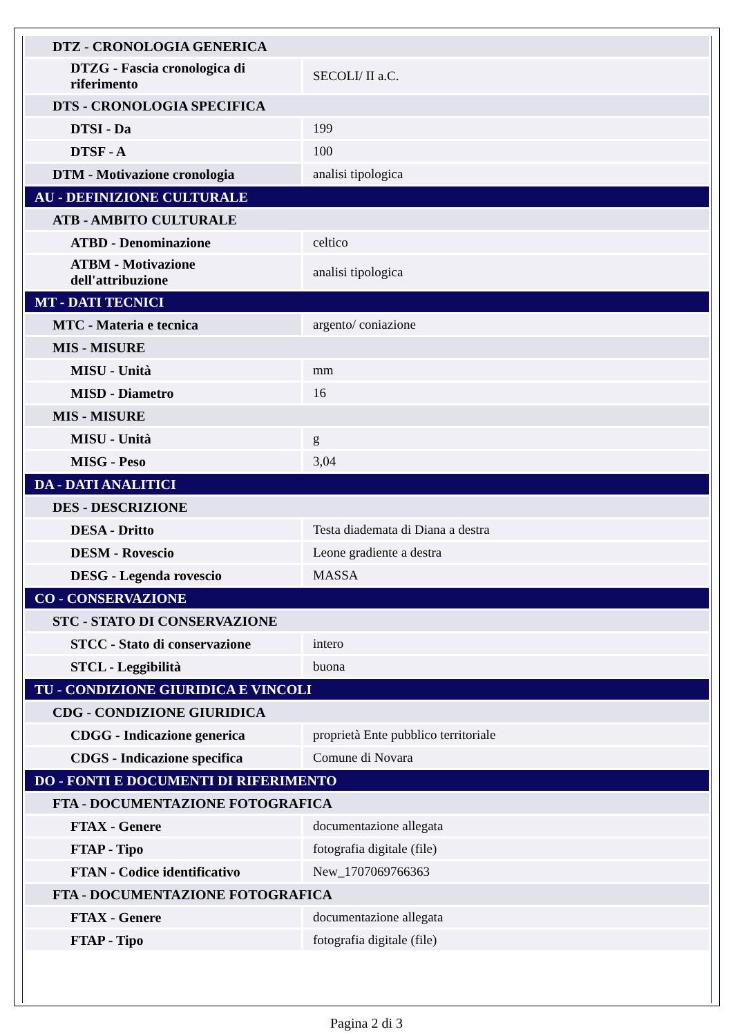| DTZ - CRONOLOGIA GENERICA | |
| DTZG - Fascia cronologica di riferimento | SECOLI/ II a.C. |
| DTS - CRONOLOGIA SPECIFICA | |
| DTSI - Da | 199 |
| DTSF - A | 100 |
| DTM - Motivazione cronologia | analisi tipologica |
| AU - DEFINIZIONE CULTURALE | |
| ATB - AMBITO CULTURALE | |
| ATBD - Denominazione | celtico |
| ATBM - Motivazione dell'attribuzione | analisi tipologica |
| MT - DATI TECNICI | |
| MTC - Materia e tecnica | argento/ coniazione |
| MIS - MISURE | |
| MISU - Unità | mm |
| MISD - Diametro | 16 |
| MIS - MISURE | |
| MISU - Unità | g |
| MISG - Peso | 3,04 |
| DA - DATI ANALITICI | |
| DES - DESCRIZIONE | |
| DESA - Dritto | Testa diademata di Diana a destra |
| DESM - Rovescio | Leone gradiente a destra |
| DESG - Legenda rovescio | MASSA |
| CO - CONSERVAZIONE | |
| STC - STATO DI CONSERVAZIONE | |
| STCC - Stato di conservazione | intero |
| STCL - Leggibilità | buona |
| TU - CONDIZIONE GIURIDICA E VINCOLI | |
| CDG - CONDIZIONE GIURIDICA | |
| CDGG - Indicazione generica | proprietà Ente pubblico territoriale |
| CDGS - Indicazione specifica | Comune di Novara |
| DO - FONTI E DOCUMENTI DI RIFERIMENTO | |
| FTA - DOCUMENTAZIONE FOTOGRAFICA | |
| FTAX - Genere | documentazione allegata |
| FTAP - Tipo | fotografia digitale (file) |
| FTAN - Codice identificativo | New_1707069766363 |
| FTA - DOCUMENTAZIONE FOTOGRAFICA | |
| FTAX - Genere | documentazione allegata |
| FTAP - Tipo | fotografia digitale (file) |
Pagina 2 di 3